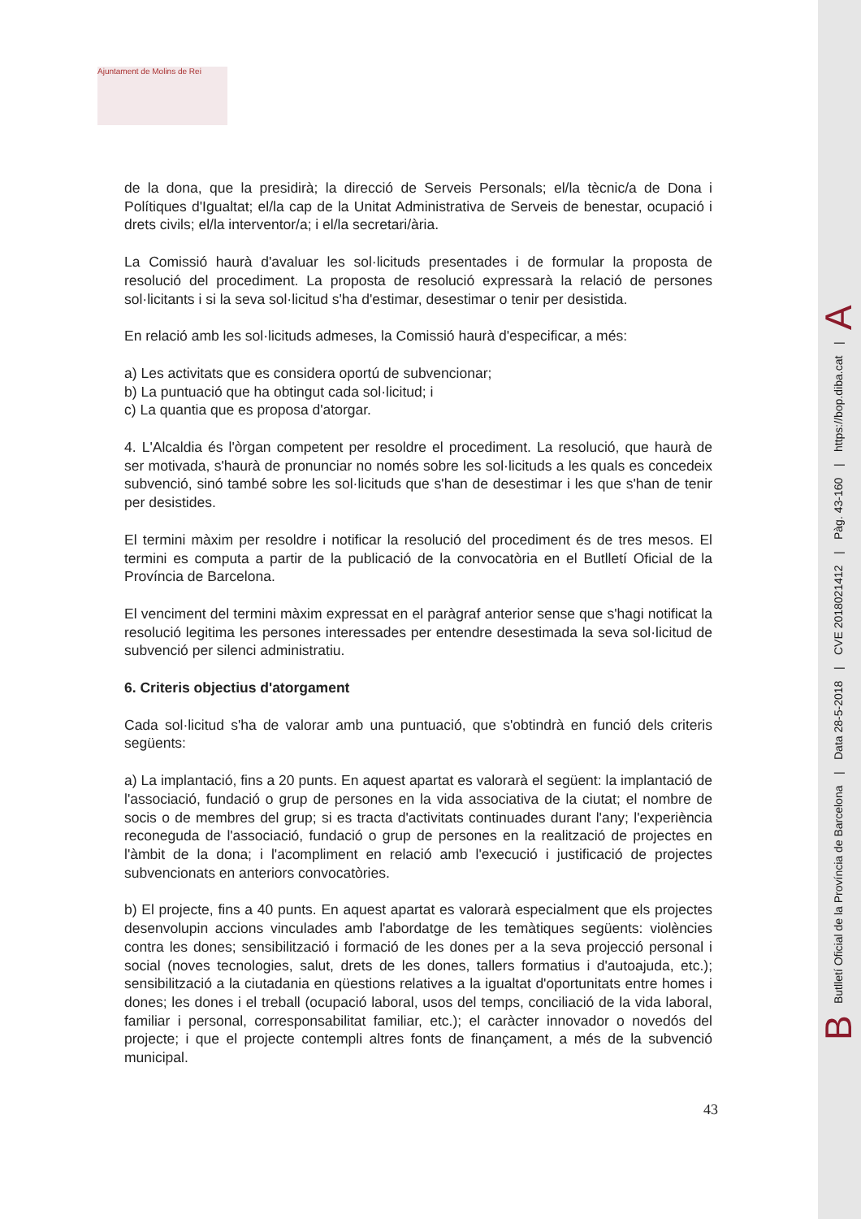Ajuntament de Molins de Rei
de la dona, que la presidirà; la direcció de Serveis Personals; el/la tècnic/a de Dona i Polítiques d'Igualtat; el/la cap de la Unitat Administrativa de Serveis de benestar, ocupació i drets civils; el/la interventor/a; i el/la secretari/ària.
La Comissió haurà d'avaluar les sol·licituds presentades i de formular la proposta de resolució del procediment. La proposta de resolució expressarà la relació de persones sol·licitants i si la seva sol·licitud s'ha d'estimar, desestimar o tenir per desistida.
En relació amb les sol·licituds admeses, la Comissió haurà d'especificar, a més:
a) Les activitats que es considera oportú de subvencionar;
b) La puntuació que ha obtingut cada sol·licitud; i
c) La quantia que es proposa d'atorgar.
4. L'Alcaldia és l'òrgan competent per resoldre el procediment. La resolució, que haurà de ser motivada, s'haurà de pronunciar no només sobre les sol·licituds a les quals es concedeix subvenció, sinó també sobre les sol·licituds que s'han de desestimar i les que s'han de tenir per desistides.
El termini màxim per resoldre i notificar la resolució del procediment és de tres mesos. El termini es computa a partir de la publicació de la convocatòria en el Butlletí Oficial de la Província de Barcelona.
El venciment del termini màxim expressat en el paràgraf anterior sense que s'hagi notificat la resolució legitima les persones interessades per entendre desestimada la seva sol·licitud de subvenció per silenci administratiu.
6. Criteris objectius d'atorgament
Cada sol·licitud s'ha de valorar amb una puntuació, que s'obtindrà en funció dels criteris següents:
a) La implantació, fins a 20 punts. En aquest apartat es valorarà el següent: la implantació de l'associació, fundació o grup de persones en la vida associativa de la ciutat; el nombre de socis o de membres del grup; si es tracta d'activitats continuades durant l'any; l'experiència reconeguda de l'associació, fundació o grup de persones en la realització de projectes en l'àmbit de la dona; i l'acompliment en relació amb l'execució i justificació de projectes subvencionats en anteriors convocatòries.
b) El projecte, fins a 40 punts. En aquest apartat es valorarà especialment que els projectes desenvolupin accions vinculades amb l'abordatge de les temàtiques següents: violències contra les dones; sensibilització i formació de les dones per a la seva projecció personal i social (noves tecnologies, salut, drets de les dones, tallers formatius i d'autoajuda, etc.); sensibilització a la ciutadania en qüestions relatives a la igualtat d'oportunitats entre homes i dones; les dones i el treball (ocupació laboral, usos del temps, conciliació de la vida laboral, familiar i personal, corresponsabilitat familiar, etc.); el caràcter innovador o novedós del projecte; i que el projecte contempli altres fonts de finançament, a més de la subvenció municipal.
43
B Butlletí Oficial de la Província de Barcelona | Data 28-5-2018 | CVE 2018021412 | Pàg. 43-160 | https://bop.diba.cat | A